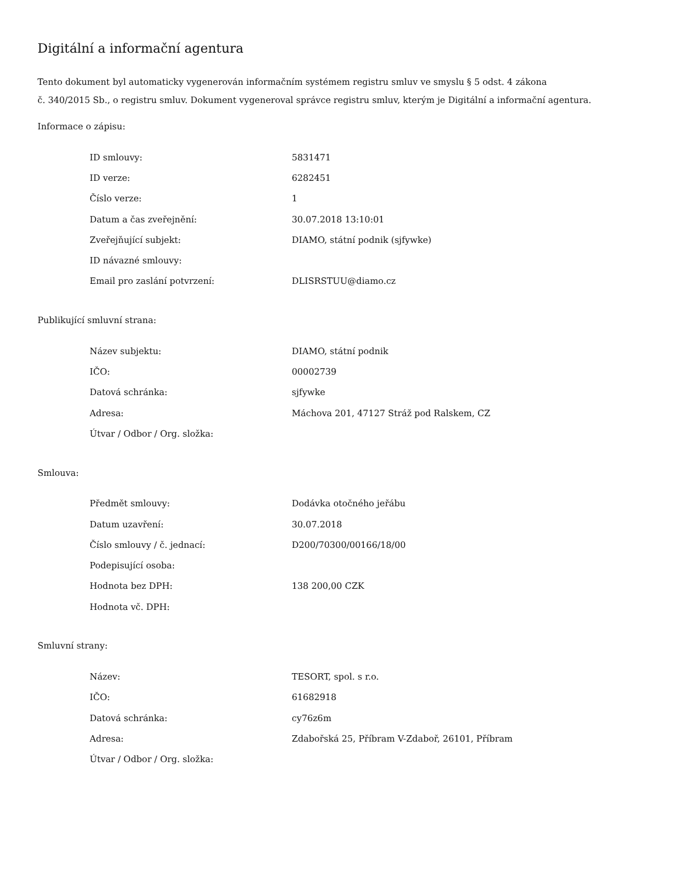Digitální a informační agentura
Tento dokument byl automaticky vygenerován informačním systémem registru smluv ve smyslu § 5 odst. 4 zákona
č. 340/2015 Sb., o registru smluv. Dokument vygeneroval správce registru smluv, kterým je Digitální a informační agentura.
Informace o zápisu:
| ID smlouvy: | 5831471 |
| ID verze: | 6282451 |
| Číslo verze: | 1 |
| Datum a čas zveřejnění: | 30.07.2018 13:10:01 |
| Zveřejňující subjekt: | DIAMO, státní podnik (sjfywke) |
| ID návazné smlouvy: | |
| Email pro zaslání potvrzení: | DLISRSTUU@diamo.cz |
Publikující smluvní strana:
| Název subjektu: | DIAMO, státní podnik |
| IČO: | 00002739 |
| Datová schránka: | sjfywke |
| Adresa: | Máchova 201, 47127 Stráž pod Ralskem, CZ |
| Útvar / Odbor / Org. složka: | |
Smlouva:
| Předmět smlouvy: | Dodávka otočného jeřábu |
| Datum uzavření: | 30.07.2018 |
| Číslo smlouvy / č. jednací: | D200/70300/00166/18/00 |
| Podepisující osoba: | |
| Hodnota bez DPH: | 138 200,00 CZK |
| Hodnota vč. DPH: | |
Smluvní strany:
| Název: | TESORT, spol. s r.o. |
| IČO: | 61682918 |
| Datová schránka: | cy76z6m |
| Adresa: | Zdabořská 25, Příbram V-Zdaboř, 26101, Příbram |
| Útvar / Odbor / Org. složka: | |